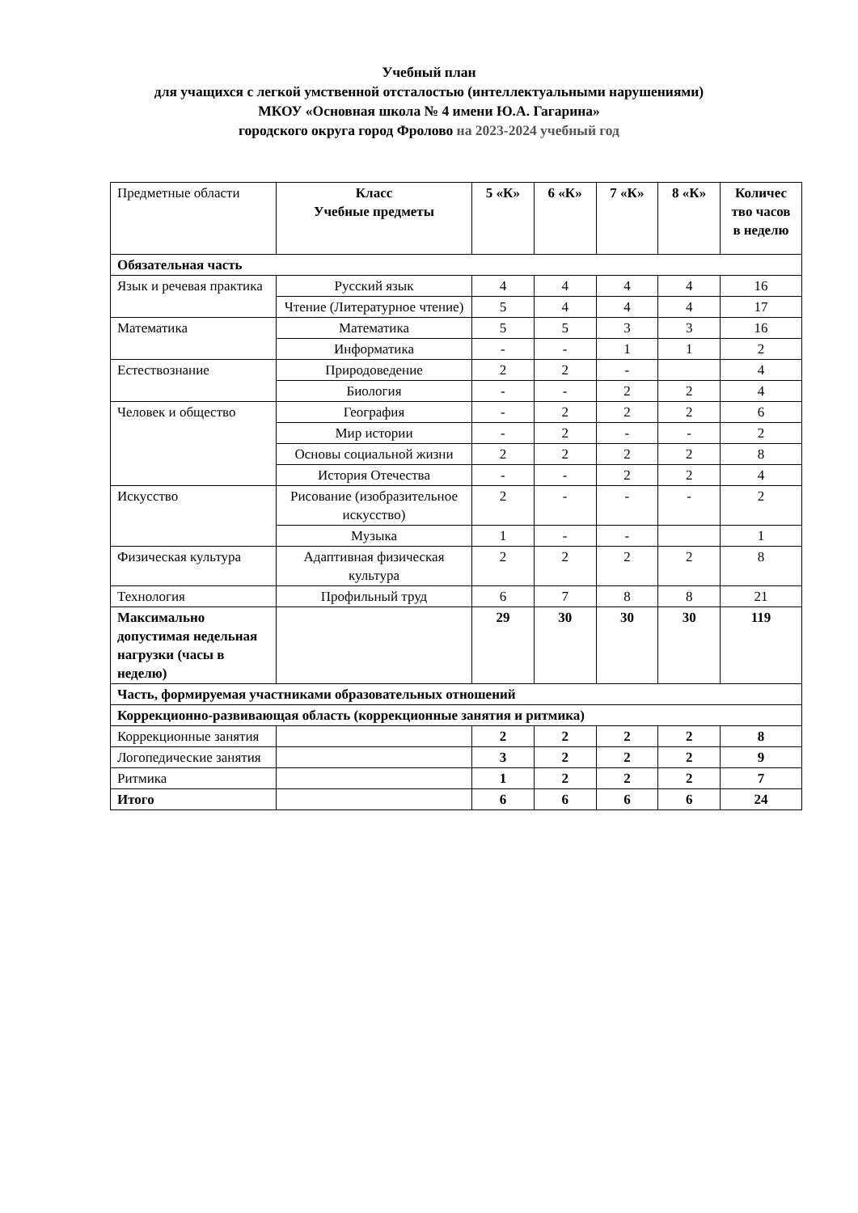Учебный план
для учащихся с легкой умственной отсталостью (интеллектуальными нарушениями)
МКОУ «Основная школа № 4 имени Ю.А. Гагарина»
городского округа город Фролово на 2023-2024 учебный год
| Предметные области | Класс Учебные предметы | 5 «К» | 6 «К» | 7 «К» | 8 «К» | Количес тво часов в неделю |
| Обязательная часть | | | | | | |
| Язык и речевая практика | Русский язык | 4 | 4 | 4 | 4 | 16 |
| | Чтение (Литературное чтение) | 5 | 4 | 4 | 4 | 17 |
| Математика | Математика | 5 | 5 | 3 | 3 | 16 |
| | Информатика | - | - | 1 | 1 | 2 |
| Естествознание | Природоведение | 2 | 2 | - | | 4 |
| | Биология | - | - | 2 | 2 | 4 |
| Человек и общество | География | - | 2 | 2 | 2 | 6 |
| | Мир истории | - | 2 | - | - | 2 |
| | Основы социальной жизни | 2 | 2 | 2 | 2 | 8 |
| | История Отечества | - | - | 2 | 2 | 4 |
| Искусство | Рисование (изобразительное искусство) | 2 | - | - | - | 2 |
| | Музыка | 1 | - | - | | 1 |
| Физическая культура | Адаптивная физическая культура | 2 | 2 | 2 | 2 | 8 |
| Технология | Профильный труд | 6 | 7 | 8 | 8 | 21 |
| Максимально допустимая недельная нагрузки (часы в неделю) | | 29 | 30 | 30 | 30 | 119 |
| Часть, формируемая участниками образовательных отношений | | | | | | |
| Коррекционно-развивающая область (коррекционные занятия и ритмика) | | | | | | |
| Коррекционные занятия | | 2 | 2 | 2 | 2 | 8 |
| Логопедические занятия | | 3 | 2 | 2 | 2 | 9 |
| Ритмика | | 1 | 2 | 2 | 2 | 7 |
| Итого | | 6 | 6 | 6 | 6 | 24 |